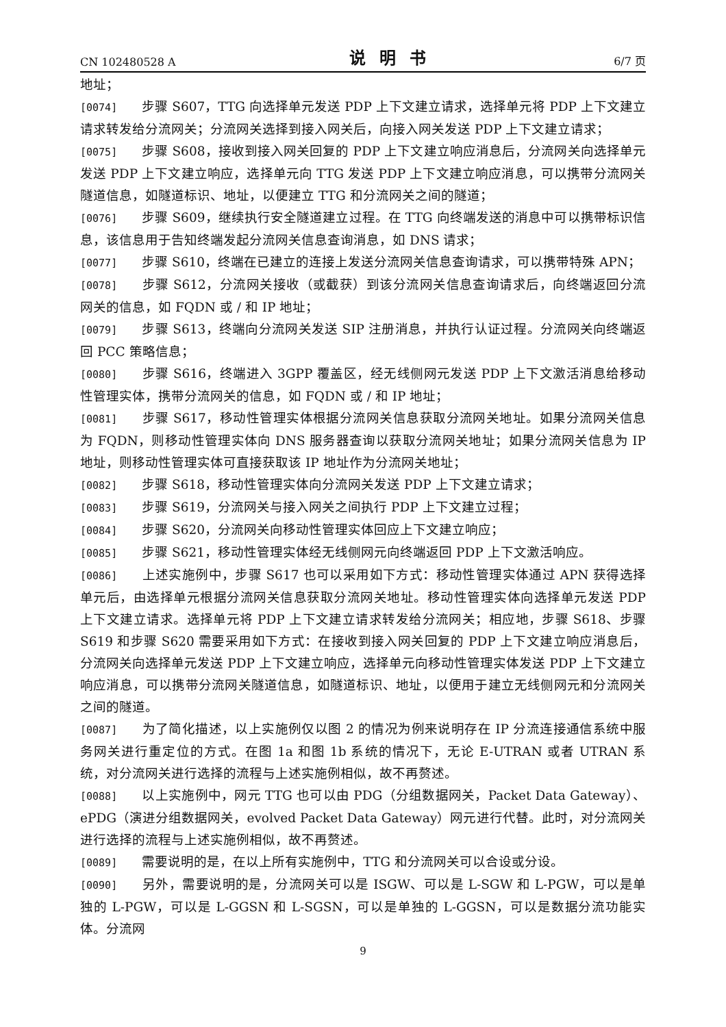CN 102480528 A 说明书 6/7 页
地址；
[0074] 步骤 S607，TTG 向选择单元发送 PDP 上下文建立请求，选择单元将 PDP 上下文建立请求转发给分流网关；分流网关选择到接入网关后，向接入网关发送 PDP 上下文建立请求；
[0075] 步骤 S608，接收到接入网关回复的 PDP 上下文建立响应消息后，分流网关向选择单元发送 PDP 上下文建立响应，选择单元向 TTG 发送 PDP 上下文建立响应消息，可以携带分流网关隧道信息，如隧道标识、地址，以便建立 TTG 和分流网关之间的隧道；
[0076] 步骤 S609，继续执行安全隧道建立过程。在 TTG 向终端发送的消息中可以携带标识信息，该信息用于告知终端发起分流网关信息查询消息，如 DNS 请求；
[0077] 步骤 S610，终端在已建立的连接上发送分流网关信息查询请求，可以携带特殊 APN；
[0078] 步骤 S612，分流网关接收（或截获）到该分流网关信息查询请求后，向终端返回分流网关的信息，如 FQDN 或 / 和 IP 地址；
[0079] 步骤 S613，终端向分流网关发送 SIP 注册消息，并执行认证过程。分流网关向终端返回 PCC 策略信息；
[0080] 步骤 S616，终端进入 3GPP 覆盖区，经无线侧网元发送 PDP 上下文激活消息给移动性管理实体，携带分流网关的信息，如 FQDN 或 / 和 IP 地址；
[0081] 步骤 S617，移动性管理实体根据分流网关信息获取分流网关地址。如果分流网关信息为 FQDN，则移动性管理实体向 DNS 服务器查询以获取分流网关地址；如果分流网关信息为 IP 地址，则移动性管理实体可直接获取该 IP 地址作为分流网关地址；
[0082] 步骤 S618，移动性管理实体向分流网关发送 PDP 上下文建立请求；
[0083] 步骤 S619，分流网关与接入网关之间执行 PDP 上下文建立过程；
[0084] 步骤 S620，分流网关向移动性管理实体回应上下文建立响应；
[0085] 步骤 S621，移动性管理实体经无线侧网元向终端返回 PDP 上下文激活响应。
[0086] 上述实施例中，步骤 S617 也可以采用如下方式：移动性管理实体通过 APN 获得选择单元后，由选择单元根据分流网关信息获取分流网关地址。移动性管理实体向选择单元发送 PDP 上下文建立请求。选择单元将 PDP 上下文建立请求转发给分流网关；相应地，步骤 S618、步骤 S619 和步骤 S620 需要采用如下方式：在接收到接入网关回复的 PDP 上下文建立响应消息后，分流网关向选择单元发送 PDP 上下文建立响应，选择单元向移动性管理实体发送 PDP 上下文建立响应消息，可以携带分流网关隧道信息，如隧道标识、地址，以便用于建立无线侧网元和分流网关之间的隧道。
[0087] 为了简化描述，以上实施例仅以图 2 的情况为例来说明存在 IP 分流连接通信系统中服务网关进行重定位的方式。在图 1a 和图 1b 系统的情况下，无论 E-UTRAN 或者 UTRAN 系统，对分流网关进行选择的流程与上述实施例相似，故不再赘述。
[0088] 以上实施例中，网元 TTG 也可以由 PDG（分组数据网关，Packet Data Gateway）、ePDG（演进分组数据网关，evolved Packet Data Gateway）网元进行代替。此时，对分流网关进行选择的流程与上述实施例相似，故不再赘述。
[0089] 需要说明的是，在以上所有实施例中，TTG 和分流网关可以合设或分设。
[0090] 另外，需要说明的是，分流网关可以是 ISGW、可以是 L-SGW 和 L-PGW，可以是单独的 L-PGW，可以是 L-GGSN 和 L-SGSN，可以是单独的 L-GGSN，可以是数据分流功能实体。分流网
9